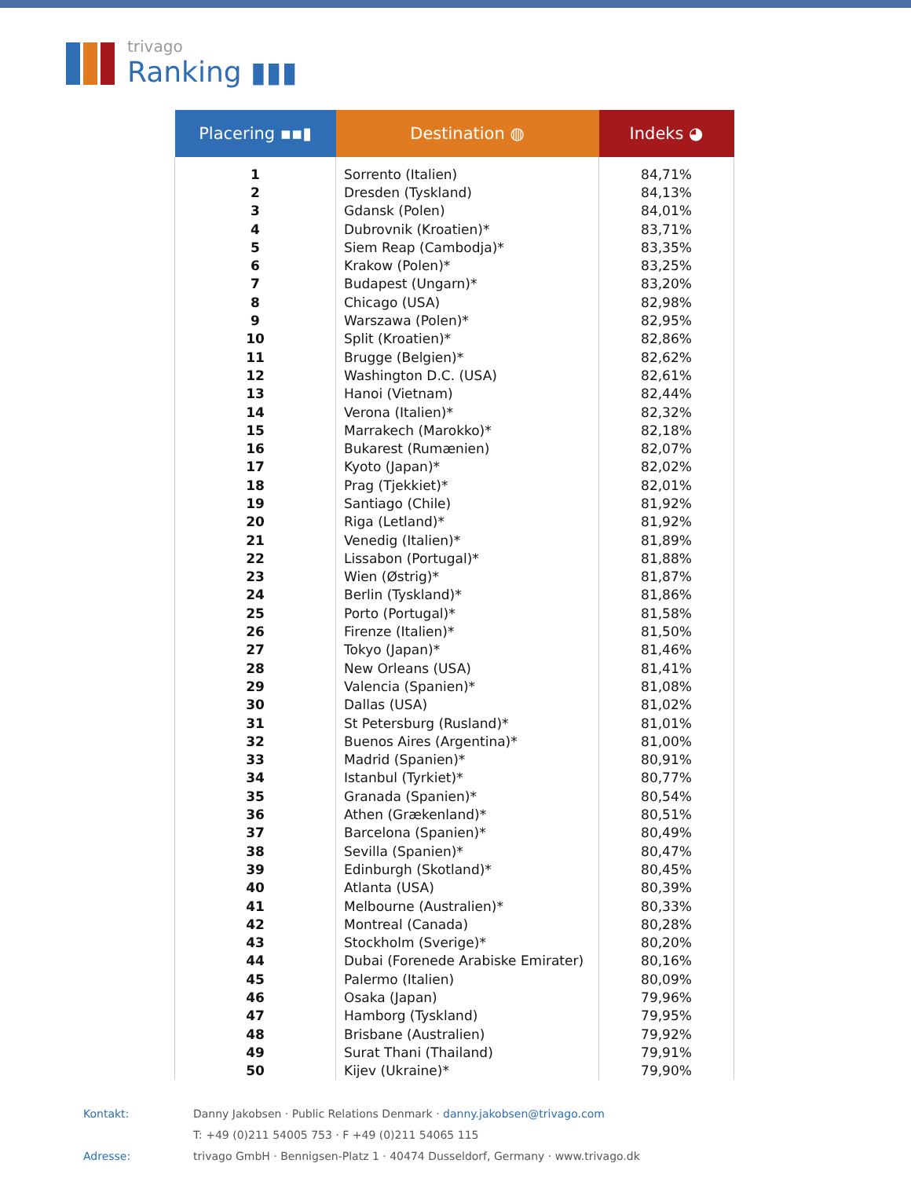trivago
Ranking ▮▮▮
| Placering ▪▪▮ | Destination ◍ | Indeks ◕ |
| --- | --- | --- |
| 1 | Sorrento (Italien) | 84,71% |
| 2 | Dresden (Tyskland) | 84,13% |
| 3 | Gdansk (Polen) | 84,01% |
| 4 | Dubrovnik (Kroatien)* | 83,71% |
| 5 | Siem Reap (Cambodja)* | 83,35% |
| 6 | Krakow (Polen)* | 83,25% |
| 7 | Budapest (Ungarn)* | 83,20% |
| 8 | Chicago (USA) | 82,98% |
| 9 | Warszawa (Polen)* | 82,95% |
| 10 | Split (Kroatien)* | 82,86% |
| 11 | Brugge (Belgien)* | 82,62% |
| 12 | Washington D.C. (USA) | 82,61% |
| 13 | Hanoi (Vietnam) | 82,44% |
| 14 | Verona (Italien)* | 82,32% |
| 15 | Marrakech (Marokko)* | 82,18% |
| 16 | Bukarest (Rumænien) | 82,07% |
| 17 | Kyoto (Japan)* | 82,02% |
| 18 | Prag (Tjekkiet)* | 82,01% |
| 19 | Santiago (Chile) | 81,92% |
| 20 | Riga (Letland)* | 81,92% |
| 21 | Venedig (Italien)* | 81,89% |
| 22 | Lissabon (Portugal)* | 81,88% |
| 23 | Wien (Østrig)* | 81,87% |
| 24 | Berlin (Tyskland)* | 81,86% |
| 25 | Porto (Portugal)* | 81,58% |
| 26 | Firenze (Italien)* | 81,50% |
| 27 | Tokyo (Japan)* | 81,46% |
| 28 | New Orleans (USA) | 81,41% |
| 29 | Valencia (Spanien)* | 81,08% |
| 30 | Dallas (USA) | 81,02% |
| 31 | St Petersburg (Rusland)* | 81,01% |
| 32 | Buenos Aires (Argentina)* | 81,00% |
| 33 | Madrid (Spanien)* | 80,91% |
| 34 | Istanbul (Tyrkiet)* | 80,77% |
| 35 | Granada (Spanien)* | 80,54% |
| 36 | Athen (Grækenland)* | 80,51% |
| 37 | Barcelona (Spanien)* | 80,49% |
| 38 | Sevilla (Spanien)* | 80,47% |
| 39 | Edinburgh (Skotland)* | 80,45% |
| 40 | Atlanta (USA) | 80,39% |
| 41 | Melbourne (Australien)* | 80,33% |
| 42 | Montreal (Canada) | 80,28% |
| 43 | Stockholm (Sverige)* | 80,20% |
| 44 | Dubai (Forenede Arabiske Emirater) | 80,16% |
| 45 | Palermo (Italien) | 80,09% |
| 46 | Osaka (Japan) | 79,96% |
| 47 | Hamborg (Tyskland) | 79,95% |
| 48 | Brisbane (Australien) | 79,92% |
| 49 | Surat Thani (Thailand) | 79,91% |
| 50 | Kijev (Ukraine)* | 79,90% |
Kontakt: Danny Jakobsen · Public Relations Denmark · danny.jakobsen@trivago.com
T: +49 (0)211 54005 753 · F +49 (0)211 54065 115
Adresse: trivago GmbH · Bennigsen-Platz 1 · 40474 Dusseldorf, Germany · www.trivago.dk